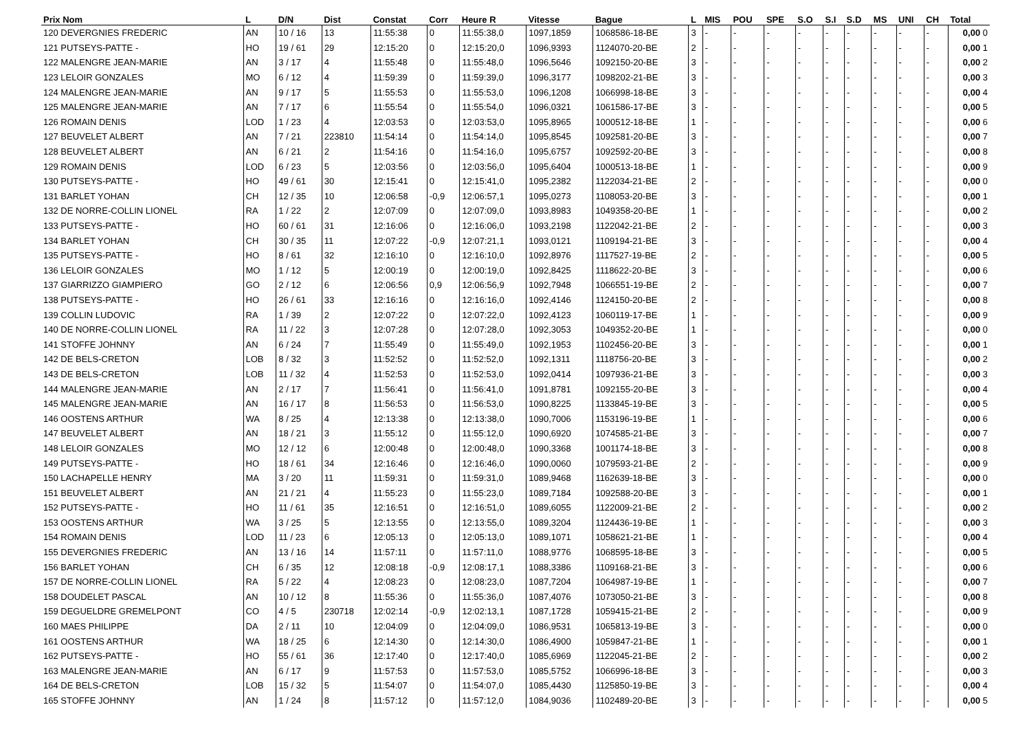| Prix Nom | L | D/N | Dist | Constat | Corr | Heure R | Vitesse | Bague | L | MIS | POU | SPE | S.O | S.I | S.D | MS | UNI | CH | Total |
| --- | --- | --- | --- | --- | --- | --- | --- | --- | --- | --- | --- | --- | --- | --- | --- | --- | --- | --- | --- |
| 120 DEVERGNIES FREDERIC | AN | 10 / 16 | 13 | 11:55:38 | 0 | 11:55:38,0 | 1097,1859 | 1068586-18-BE | 3 | - | - | - | - | - | - | - | - | - | 0,00 0 |
| 121 PUTSEYS-PATTE - | HO | 19 / 61 | 29 | 12:15:20 | 0 | 12:15:20,0 | 1096,9393 | 1124070-20-BE | 2 | - | - | - | - | - | - | - | - | - | 0,00 1 |
| 122 MALENGRE JEAN-MARIE | AN | 3 / 17 | 4 | 11:55:48 | 0 | 11:55:48,0 | 1096,5646 | 1092150-20-BE | 3 | - | - | - | - | - | - | - | - | - | 0,00 2 |
| 123 LELOIR GONZALES | MO | 6 / 12 | 4 | 11:59:39 | 0 | 11:59:39,0 | 1096,3177 | 1098202-21-BE | 3 | - | - | - | - | - | - | - | - | - | 0,00 3 |
| 124 MALENGRE JEAN-MARIE | AN | 9 / 17 | 5 | 11:55:53 | 0 | 11:55:53,0 | 1096,1208 | 1066998-18-BE | 3 | - | - | - | - | - | - | - | - | - | 0,00 4 |
| 125 MALENGRE JEAN-MARIE | AN | 7 / 17 | 6 | 11:55:54 | 0 | 11:55:54,0 | 1096,0321 | 1061586-17-BE | 3 | - | - | - | - | - | - | - | - | - | 0,00 5 |
| 126 ROMAIN DENIS | LOD | 1 / 23 | 4 | 12:03:53 | 0 | 12:03:53,0 | 1095,8965 | 1000512-18-BE | 1 | - | - | - | - | - | - | - | - | - | 0,00 6 |
| 127 BEUVELET ALBERT | AN | 7 / 21 | 223810 | 11:54:14 | 0 | 11:54:14,0 | 1095,8545 | 1092581-20-BE | 3 | - | - | - | - | - | - | - | - | - | 0,00 7 |
| 128 BEUVELET ALBERT | AN | 6 / 21 | 2 | 11:54:16 | 0 | 11:54:16,0 | 1095,6757 | 1092592-20-BE | 3 | - | - | - | - | - | - | - | - | - | 0,00 8 |
| 129 ROMAIN DENIS | LOD | 6 / 23 | 5 | 12:03:56 | 0 | 12:03:56,0 | 1095,6404 | 1000513-18-BE | 1 | - | - | - | - | - | - | - | - | - | 0,00 9 |
| 130 PUTSEYS-PATTE - | HO | 49 / 61 | 30 | 12:15:41 | 0 | 12:15:41,0 | 1095,2382 | 1122034-21-BE | 2 | - | - | - | - | - | - | - | - | - | 0,00 0 |
| 131 BARLET YOHAN | CH | 12 / 35 | 10 | 12:06:58 | -0,9 | 12:06:57,1 | 1095,0273 | 1108053-20-BE | 3 | - | - | - | - | - | - | - | - | - | 0,00 1 |
| 132 DE NORRE-COLLIN LIONEL | RA | 1 / 22 | 2 | 12:07:09 | 0 | 12:07:09,0 | 1093,8983 | 1049358-20-BE | 1 | - | - | - | - | - | - | - | - | - | 0,00 2 |
| 133 PUTSEYS-PATTE - | HO | 60 / 61 | 31 | 12:16:06 | 0 | 12:16:06,0 | 1093,2198 | 1122042-21-BE | 2 | - | - | - | - | - | - | - | - | - | 0,00 3 |
| 134 BARLET YOHAN | CH | 30 / 35 | 11 | 12:07:22 | -0,9 | 12:07:21,1 | 1093,0121 | 1109194-21-BE | 3 | - | - | - | - | - | - | - | - | - | 0,00 4 |
| 135 PUTSEYS-PATTE - | HO | 8 / 61 | 32 | 12:16:10 | 0 | 12:16:10,0 | 1092,8976 | 1117527-19-BE | 2 | - | - | - | - | - | - | - | - | - | 0,00 5 |
| 136 LELOIR GONZALES | MO | 1 / 12 | 5 | 12:00:19 | 0 | 12:00:19,0 | 1092,8425 | 1118622-20-BE | 3 | - | - | - | - | - | - | - | - | - | 0,00 6 |
| 137 GIARRIZZO GIAMPIERO | GO | 2 / 12 | 6 | 12:06:56 | 0,9 | 12:06:56,9 | 1092,7948 | 1066551-19-BE | 2 | - | - | - | - | - | - | - | - | - | 0,00 7 |
| 138 PUTSEYS-PATTE - | HO | 26 / 61 | 33 | 12:16:16 | 0 | 12:16:16,0 | 1092,4146 | 1124150-20-BE | 2 | - | - | - | - | - | - | - | - | - | 0,00 8 |
| 139 COLLIN LUDOVIC | RA | 1 / 39 | 2 | 12:07:22 | 0 | 12:07:22,0 | 1092,4123 | 1060119-17-BE | 1 | - | - | - | - | - | - | - | - | - | 0,00 9 |
| 140 DE NORRE-COLLIN LIONEL | RA | 11 / 22 | 3 | 12:07:28 | 0 | 12:07:28,0 | 1092,3053 | 1049352-20-BE | 1 | - | - | - | - | - | - | - | - | - | 0,00 0 |
| 141 STOFFE JOHNNY | AN | 6 / 24 | 7 | 11:55:49 | 0 | 11:55:49,0 | 1092,1953 | 1102456-20-BE | 3 | - | - | - | - | - | - | - | - | - | 0,00 1 |
| 142 DE BELS-CRETON | LOB | 8 / 32 | 3 | 11:52:52 | 0 | 11:52:52,0 | 1092,1311 | 1118756-20-BE | 3 | - | - | - | - | - | - | - | - | - | 0,00 2 |
| 143 DE BELS-CRETON | LOB | 11 / 32 | 4 | 11:52:53 | 0 | 11:52:53,0 | 1092,0414 | 1097936-21-BE | 3 | - | - | - | - | - | - | - | - | - | 0,00 3 |
| 144 MALENGRE JEAN-MARIE | AN | 2 / 17 | 7 | 11:56:41 | 0 | 11:56:41,0 | 1091,8781 | 1092155-20-BE | 3 | - | - | - | - | - | - | - | - | - | 0,00 4 |
| 145 MALENGRE JEAN-MARIE | AN | 16 / 17 | 8 | 11:56:53 | 0 | 11:56:53,0 | 1090,8225 | 1133845-19-BE | 3 | - | - | - | - | - | - | - | - | - | 0,00 5 |
| 146 OOSTENS ARTHUR | WA | 8 / 25 | 4 | 12:13:38 | 0 | 12:13:38,0 | 1090,7006 | 1153196-19-BE | 1 | - | - | - | - | - | - | - | - | - | 0,00 6 |
| 147 BEUVELET ALBERT | AN | 18 / 21 | 3 | 11:55:12 | 0 | 11:55:12,0 | 1090,6920 | 1074585-21-BE | 3 | - | - | - | - | - | - | - | - | - | 0,00 7 |
| 148 LELOIR GONZALES | MO | 12 / 12 | 6 | 12:00:48 | 0 | 12:00:48,0 | 1090,3368 | 1001174-18-BE | 3 | - | - | - | - | - | - | - | - | - | 0,00 8 |
| 149 PUTSEYS-PATTE - | HO | 18 / 61 | 34 | 12:16:46 | 0 | 12:16:46,0 | 1090,0060 | 1079593-21-BE | 2 | - | - | - | - | - | - | - | - | - | 0,00 9 |
| 150 LACHAPELLE HENRY | MA | 3 / 20 | 11 | 11:59:31 | 0 | 11:59:31,0 | 1089,9468 | 1162639-18-BE | 3 | - | - | - | - | - | - | - | - | - | 0,00 0 |
| 151 BEUVELET ALBERT | AN | 21 / 21 | 4 | 11:55:23 | 0 | 11:55:23,0 | 1089,7184 | 1092588-20-BE | 3 | - | - | - | - | - | - | - | - | - | 0,00 1 |
| 152 PUTSEYS-PATTE - | HO | 11 / 61 | 35 | 12:16:51 | 0 | 12:16:51,0 | 1089,6055 | 1122009-21-BE | 2 | - | - | - | - | - | - | - | - | - | 0,00 2 |
| 153 OOSTENS ARTHUR | WA | 3 / 25 | 5 | 12:13:55 | 0 | 12:13:55,0 | 1089,3204 | 1124436-19-BE | 1 | - | - | - | - | - | - | - | - | - | 0,00 3 |
| 154 ROMAIN DENIS | LOD | 11 / 23 | 6 | 12:05:13 | 0 | 12:05:13,0 | 1089,1071 | 1058621-21-BE | 1 | - | - | - | - | - | - | - | - | - | 0,00 4 |
| 155 DEVERGNIES FREDERIC | AN | 13 / 16 | 14 | 11:57:11 | 0 | 11:57:11,0 | 1088,9776 | 1068595-18-BE | 3 | - | - | - | - | - | - | - | - | - | 0,00 5 |
| 156 BARLET YOHAN | CH | 6 / 35 | 12 | 12:08:18 | -0,9 | 12:08:17,1 | 1088,3386 | 1109168-21-BE | 3 | - | - | - | - | - | - | - | - | - | 0,00 6 |
| 157 DE NORRE-COLLIN LIONEL | RA | 5 / 22 | 4 | 12:08:23 | 0 | 12:08:23,0 | 1087,7204 | 1064987-19-BE | 1 | - | - | - | - | - | - | - | - | - | 0,00 7 |
| 158 DOUDELET PASCAL | AN | 10 / 12 | 8 | 11:55:36 | 0 | 11:55:36,0 | 1087,4076 | 1073050-21-BE | 3 | - | - | - | - | - | - | - | - | - | 0,00 8 |
| 159 DEGUELDRE GREMELPONT | CO | 4 / 5 | 230718 | 12:02:14 | -0,9 | 12:02:13,1 | 1087,1728 | 1059415-21-BE | 2 | - | - | - | - | - | - | - | - | - | 0,00 9 |
| 160 MAES PHILIPPE | DA | 2 / 11 | 10 | 12:04:09 | 0 | 12:04:09,0 | 1086,9531 | 1065813-19-BE | 3 | - | - | - | - | - | - | - | - | - | 0,00 0 |
| 161 OOSTENS ARTHUR | WA | 18 / 25 | 6 | 12:14:30 | 0 | 12:14:30,0 | 1086,4900 | 1059847-21-BE | 1 | - | - | - | - | - | - | - | - | - | 0,00 1 |
| 162 PUTSEYS-PATTE - | HO | 55 / 61 | 36 | 12:17:40 | 0 | 12:17:40,0 | 1085,6969 | 1122045-21-BE | 2 | - | - | - | - | - | - | - | - | - | 0,00 2 |
| 163 MALENGRE JEAN-MARIE | AN | 6 / 17 | 9 | 11:57:53 | 0 | 11:57:53,0 | 1085,5752 | 1066996-18-BE | 3 | - | - | - | - | - | - | - | - | - | 0,00 3 |
| 164 DE BELS-CRETON | LOB | 15 / 32 | 5 | 11:54:07 | 0 | 11:54:07,0 | 1085,4430 | 1125850-19-BE | 3 | - | - | - | - | - | - | - | - | - | 0,00 4 |
| 165 STOFFE JOHNNY | AN | 1 / 24 | 8 | 11:57:12 | 0 | 11:57:12,0 | 1084,9036 | 1102489-20-BE | 3 | - | - | - | - | - | - | - | - | - | 0,00 5 |